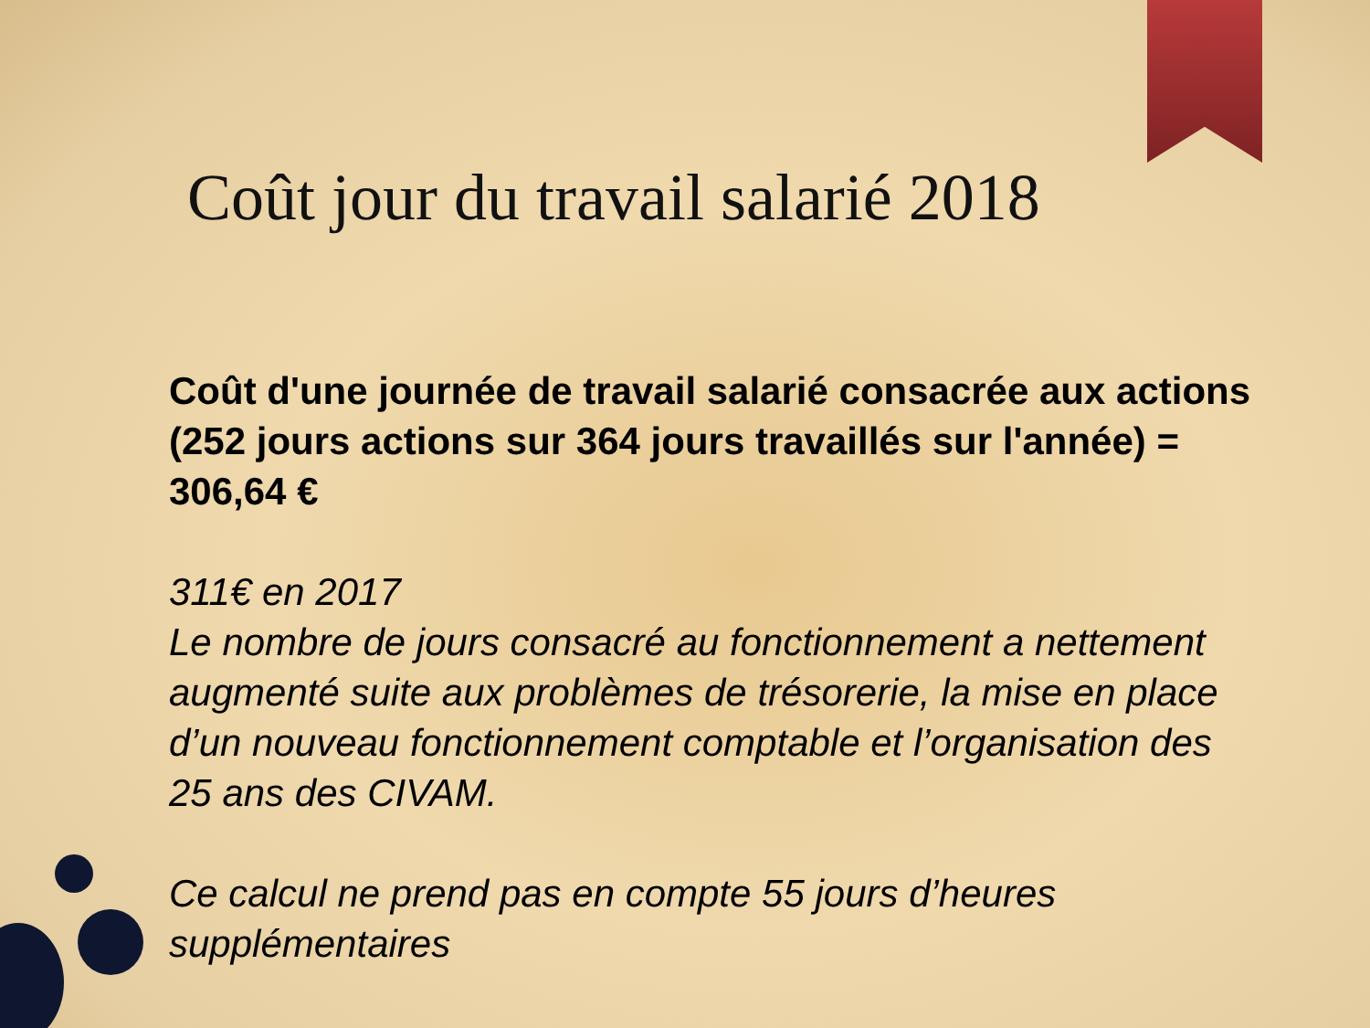Coût jour du travail salarié 2018
Coût d'une journée de travail salarié consacrée aux actions (252 jours actions sur 364 jours travaillés sur l'année) = 306,64 €
311€ en 2017
Le nombre de jours consacré au fonctionnement a nettement augmenté suite aux problèmes de trésorerie, la mise en place d’un nouveau fonctionnement comptable et l’organisation des 25 ans des CIVAM.
Ce calcul ne prend pas en compte 55 jours d’heures supplémentaires